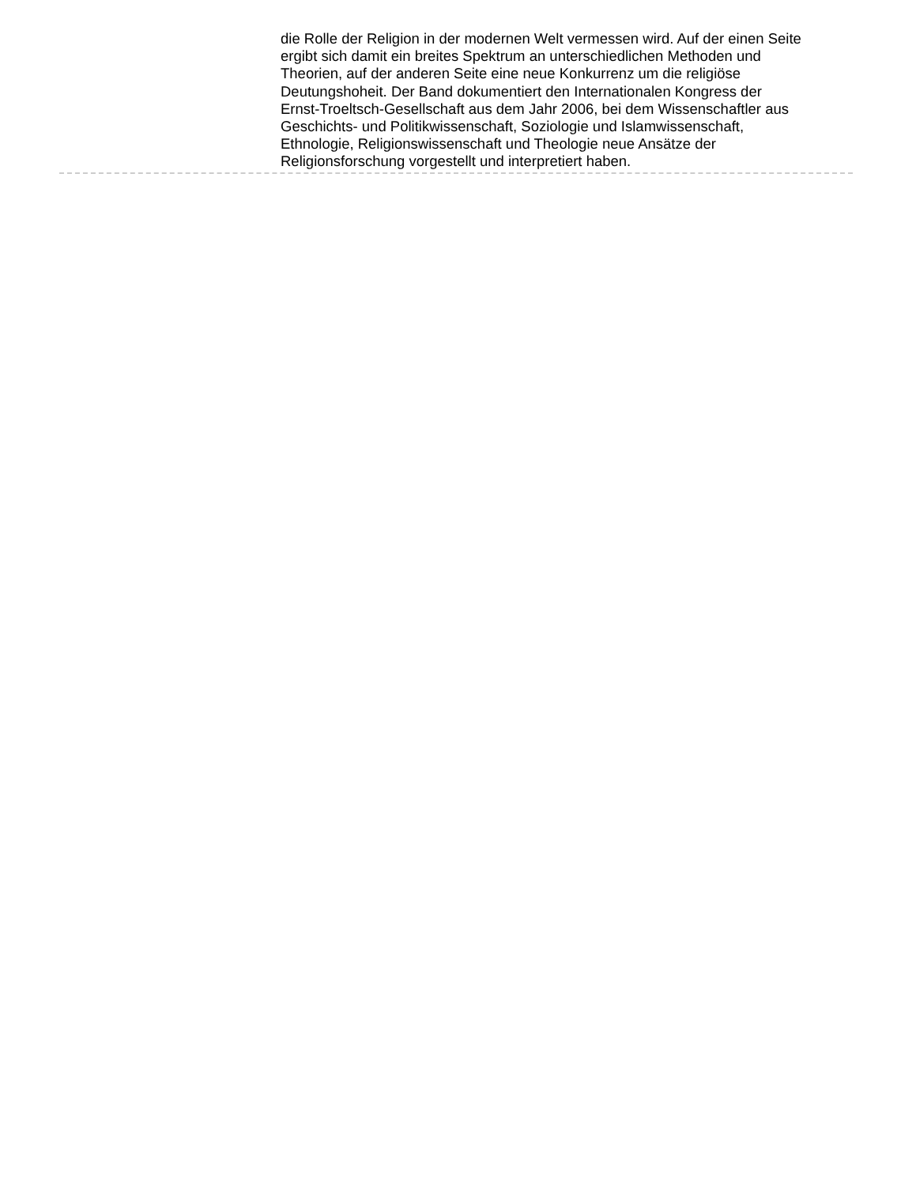die Rolle der Religion in der modernen Welt vermessen wird. Auf der einen Seite ergibt sich damit ein breites Spektrum an unterschiedlichen Methoden und Theorien, auf der anderen Seite eine neue Konkurrenz um die religiöse Deutungshoheit. Der Band dokumentiert den Internationalen Kongress der Ernst-Troeltsch-Gesellschaft aus dem Jahr 2006, bei dem Wissenschaftler aus Geschichts- und Politikwissenschaft, Soziologie und Islamwissenschaft, Ethnologie, Religionswissenschaft und Theologie neue Ansätze der Religionsforschung vorgestellt und interpretiert haben.